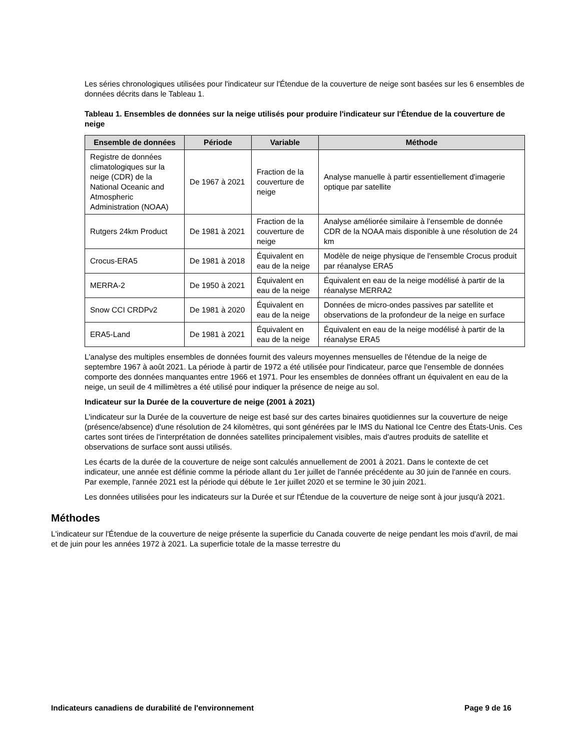Les séries chronologiques utilisées pour l'indicateur sur l'Étendue de la couverture de neige sont basées sur les 6 ensembles de données décrits dans le Tableau 1.
Tableau 1. Ensembles de données sur la neige utilisés pour produire l'indicateur sur l'Étendue de la couverture de neige
| Ensemble de données | Période | Variable | Méthode |
| --- | --- | --- | --- |
| Registre de données climatologiques sur la neige (CDR) de la National Oceanic and Atmospheric Administration (NOAA) | De 1967 à 2021 | Fraction de la couverture de neige | Analyse manuelle à partir essentiellement d'imagerie optique par satellite |
| Rutgers 24km Product | De 1981 à 2021 | Fraction de la couverture de neige | Analyse améliorée similaire à l’ensemble de donnée CDR de la NOAA mais disponible à une résolution de 24 km |
| Crocus-ERA5 | De 1981 à 2018 | Équivalent en eau de la neige | Modèle de neige physique de l'ensemble Crocus produit par réanalyse ERA5 |
| MERRA-2 | De 1950 à 2021 | Équivalent en eau de la neige | Équivalent en eau de la neige modélisé à partir de la réanalyse MERRA2 |
| Snow CCI CRDPv2 | De 1981 à 2020 | Équivalent en eau de la neige | Données de micro-ondes passives par satellite et observations de la profondeur de la neige en surface |
| ERA5-Land | De 1981 à 2021 | Équivalent en eau de la neige | Équivalent en eau de la neige modélisé à partir de la réanalyse ERA5 |
L'analyse des multiples ensembles de données fournit des valeurs moyennes mensuelles de l'étendue de la neige de septembre 1967 à août 2021. La période à partir de 1972 a été utilisée pour l'indicateur, parce que l'ensemble de données comporte des données manquantes entre 1966 et 1971. Pour les ensembles de données offrant un équivalent en eau de la neige, un seuil de 4 millimètres a été utilisé pour indiquer la présence de neige au sol.
Indicateur sur la Durée de la couverture de neige (2001 à 2021)
L'indicateur sur la Durée de la couverture de neige est basé sur des cartes binaires quotidiennes sur la couverture de neige (présence/absence) d'une résolution de 24 kilomètres, qui sont générées par le IMS du National Ice Centre des États-Unis. Ces cartes sont tirées de l'interprétation de données satellites principalement visibles, mais d'autres produits de satellite et observations de surface sont aussi utilisés.
Les écarts de la durée de la couverture de neige sont calculés annuellement de 2001 à 2021. Dans le contexte de cet indicateur, une année est définie comme la période allant du 1er juillet de l'année précédente au 30 juin de l'année en cours. Par exemple, l'année 2021 est la période qui débute le 1er juillet 2020 et se termine le 30 juin 2021.
Les données utilisées pour les indicateurs sur la Durée et sur l'Étendue de la couverture de neige sont à jour jusqu'à 2021.
Méthodes
L'indicateur sur l'Étendue de la couverture de neige présente la superficie du Canada couverte de neige pendant les mois d'avril, de mai et de juin pour les années 1972 à 2021. La superficie totale de la masse terrestre du
Indicateurs canadiens de durabilité de l'environnement Page 9 de 16